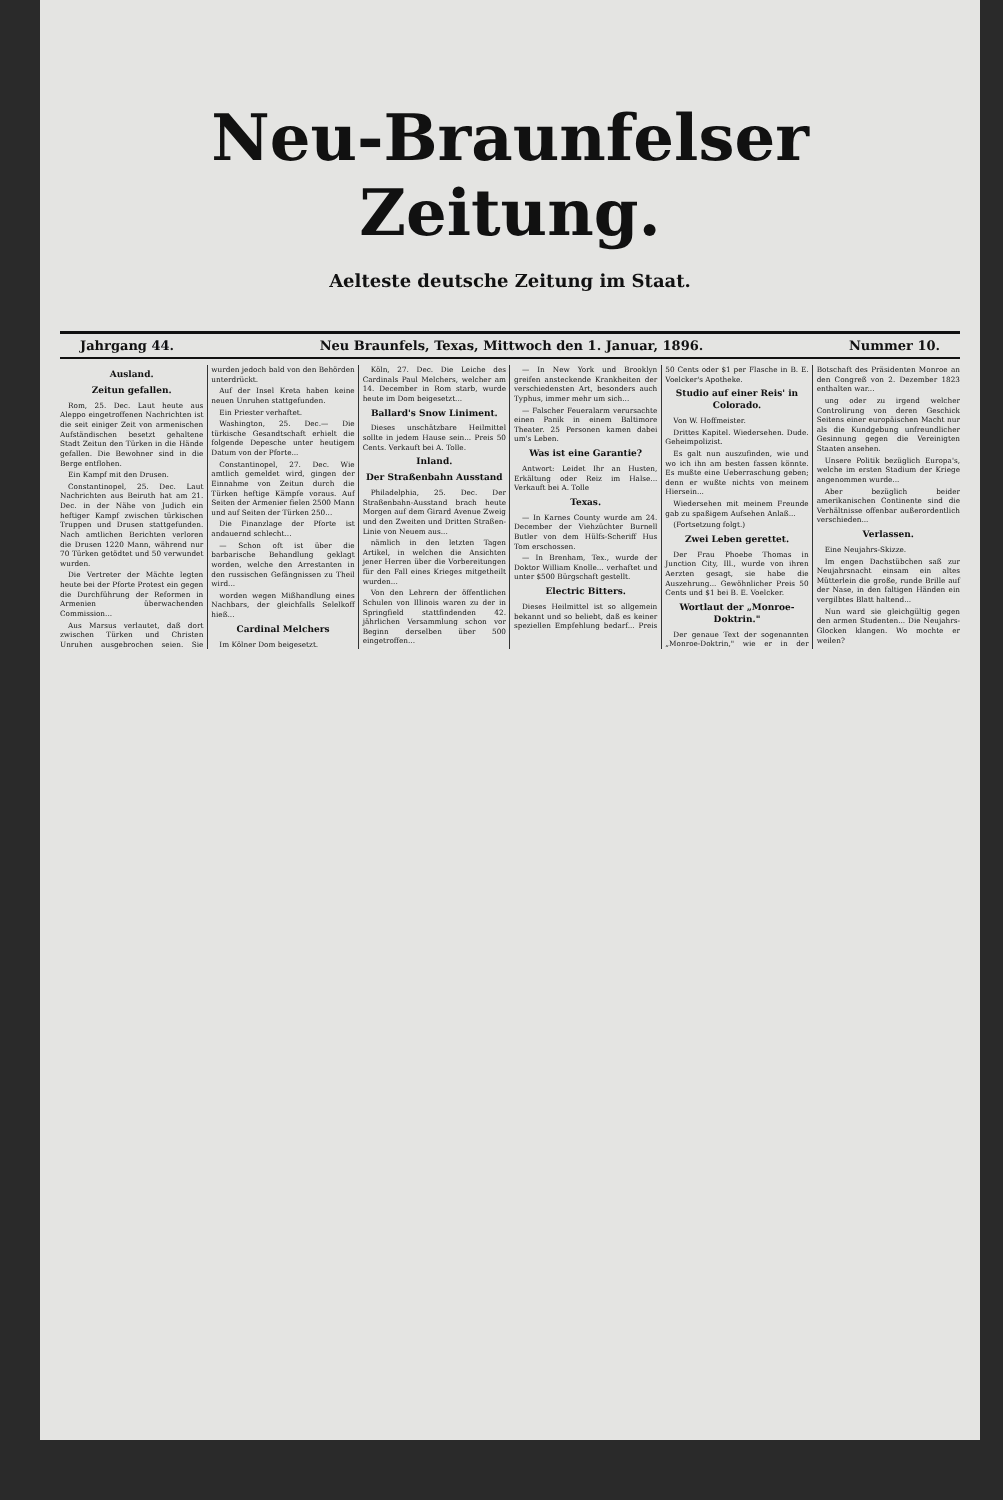Neu-Braunfelser Zeitung.
Aelteste deutsche Zeitung im Staat.
Jahrgang 44. Neu Braunfels, Texas, Mittwoch den 1. Januar, 1896. Nummer 10.
Ausland.
Zeitun gefallen.
Rom, 25. Dec. Laut heute aus Aleppo eingetroffenen Nachrichten ist die seit einiger Zeit von armenischen Aufständischen besetzt gehaltene Stadt Zeitun den Türken in die Hände gefallen. Die Bewohner sind in die Berge entflohen.
Ein Kampf mit den Drusen.
Constantinopel, 25. Dec. Laut Nachrichten aus Beiruth hat am 21. Dec. in der Nähe von Judich ein heftiger Kampf zwischen türkischen Truppen und Drusen stattgefunden. Nach amtlichen Berichten verloren die Drusen 1220 Mann, während nur 70 Türken getödtet und 50 verwundet wurden.
Die Vertreter der Mächte legten heute bei der Pforte Protest ein gegen die Durchführung der Reformen in Armenien überwachenden Commission...
Aus Marsus verlautet, daß dort zwischen Türken und Christen Unruhen ausgebrochen seien. Sie wurden jedoch bald von den Behörden unterdrückt.
Auf der Insel Kreta haben keine neuen Unruhen stattgefunden.
Ein Priester verhaftet.
Washington, 25. Dec.— Die türkische Gesandtschaft erhielt die folgende Depesche unter heutigem Datum von der Pforte...
Constantinopel, 27. Dec. Wie amtlich gemeldet wird, gingen der Einnahme von Zeitun durch die Türken heftige Kämpfe voraus. Auf Seiten der Armenier fielen 2500 Mann und auf Seiten der Türken 250...
Die Finanzlage der Pforte ist andauernd schlecht...
— Schon oft ist über die barbarische Behandlung geklagt worden, welche den Arrestanten in den russischen Gefängnissen zu Theil wird...
worden wegen Mißhandlung eines Nachbars, der gleichfalls Selelkoff hieß...
Cardinal Melchers
Im Kölner Dom beigesetzt.
Köln, 27. Dec. Die Leiche des Cardinals Paul Melchers, welcher am 14. December in Rom starb, wurde heute im Dom beigesetzt...
Ballard's Snow Liniment.
Dieses unschätzbare Heilmittel sollte in jedem Hause sein... Preis 50 Cents. Verkauft bei A. Tolle.
Inland.
Der Straßenbahn Ausstand
Philadelphia, 25. Dec. Der Straßenbahn-Ausstand brach heute Morgen auf dem Girard Avenue Zweig und den Zweiten und Dritten Straßen-Linie von Neuem aus...
nämlich in den letzten Tagen Artikel, in welchen die Ansichten jener Herren über die Vorbereitungen für den Fall eines Krieges mitgetheilt wurden...
Von den Lehrern der öffentlichen Schulen von Illinois waren zu der in Springfield stattfindenden 42. jährlichen Versammlung schon vor Beginn derselben über 500 eingetroffen...
— In New York und Brooklyn greifen ansteckende Krankheiten der verschiedensten Art, besonders auch Typhus, immer mehr um sich...
— Falscher Feueralarm verursachte einen Panik in einem Baltimore Theater. 25 Personen kamen dabei um's Leben.
Was ist eine Garantie?
Antwort: Leidet Ihr an Husten, Erkältung oder Reiz im Halse... Verkauft bei A. Tolle
Texas.
— In Karnes County wurde am 24. December der Viehzüchter Burnell Butler von dem Hülfs-Scheriff Hus Tom erschossen.
— In Brenham, Tex., wurde der Doktor William Knolle... verhaftet und unter $500 Bürgschaft gestellt.
Electric Bitters.
Dieses Heilmittel ist so allgemein bekannt und so beliebt, daß es keiner speziellen Empfehlung bedarf... Preis 50 Cents oder $1 per Flasche in B. E. Voelcker's Apotheke.
Studio auf einer Reis' in Colorado.
Von W. Hoffmeister.
Drittes Kapitel. Wiedersehen. Dude. Geheimpolizist.
Es galt nun auszufinden, wie und wo ich ihn am besten fassen könnte. Es mußte eine Ueberraschung geben; denn er wußte nichts von meinem Hiersein...
Wiedersehen mit meinem Freunde gab zu spaßigem Aufsehen Anlaß...
(Fortsetzung folgt.)
Zwei Leben gerettet.
Der Frau Phoebe Thomas in Junction City, Ill., wurde von ihren Aerzten gesagt, sie habe die Auszehrung... Gewöhnlicher Preis 50 Cents und $1 bei B. E. Voelcker.
Wortlaut der „Monroe-Doktrin."
Der genaue Text der sogenannten „Monroe-Doktrin," wie er in der Botschaft des Präsidenten Monroe an den Congreß von 2. Dezember 1823 enthalten war...
ung oder zu irgend welcher Controlirung von deren Geschick Seitens einer europäischen Macht nur als die Kundgebung unfreundlicher Gesinnung gegen die Vereinigten Staaten ansehen.
Unsere Politik bezüglich Europa's, welche im ersten Stadium der Kriege angenommen wurde...
Aber bezüglich beider amerikanischen Continente sind die Verhältnisse offenbar außerordentlich verschieden...
Verlassen.
Eine Neujahrs-Skizze.
Im engen Dachstübchen saß zur Neujahrsnacht einsam ein altes Mütterlein die große, runde Brille auf der Nase, in den faltigen Händen ein vergilbtes Blatt haltend...
Nun ward sie gleichgültig gegen den armen Studenten... Die Neujahrs-Glocken klangen. Wo mochte er weilen?